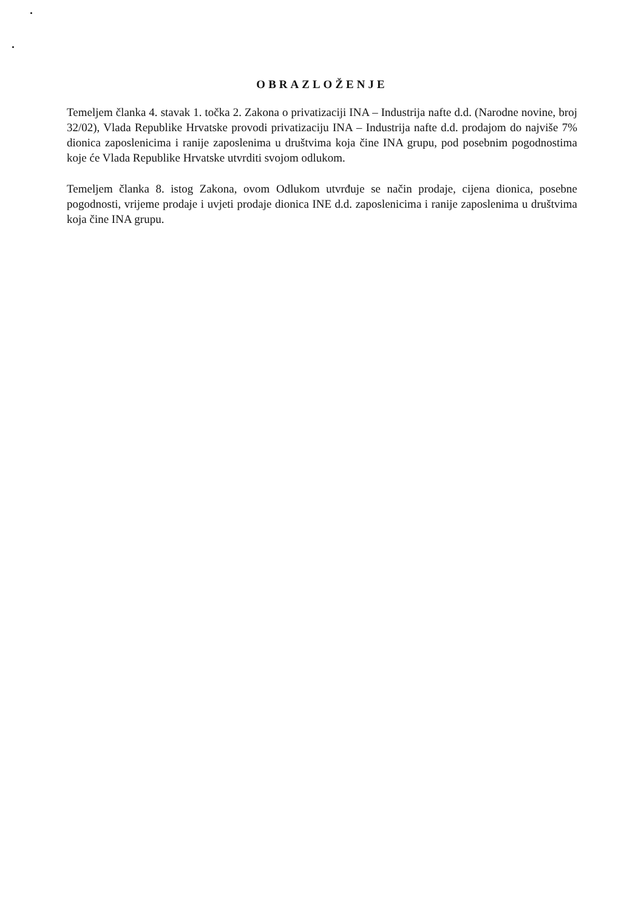OBRAZLOŽENJE
Temeljem članka 4. stavak 1. točka 2. Zakona o privatizaciji INA – Industrija nafte d.d. (Narodne novine, broj 32/02), Vlada Republike Hrvatske provodi privatizaciju INA – Industrija nafte d.d. prodajom do najviše 7% dionica zaposlenicima i ranije zaposlenima u društvima koja čine INA grupu, pod posebnim pogodnostima koje će Vlada Republike Hrvatske utvrditi svojom odlukom.
Temeljem članka 8. istog Zakona, ovom Odlukom utvrđuje se način prodaje, cijena dionica, posebne pogodnosti, vrijeme prodaje i uvjeti prodaje dionica INE d.d. zaposlenicima i ranije zaposlenima u društvima koja čine INA grupu.